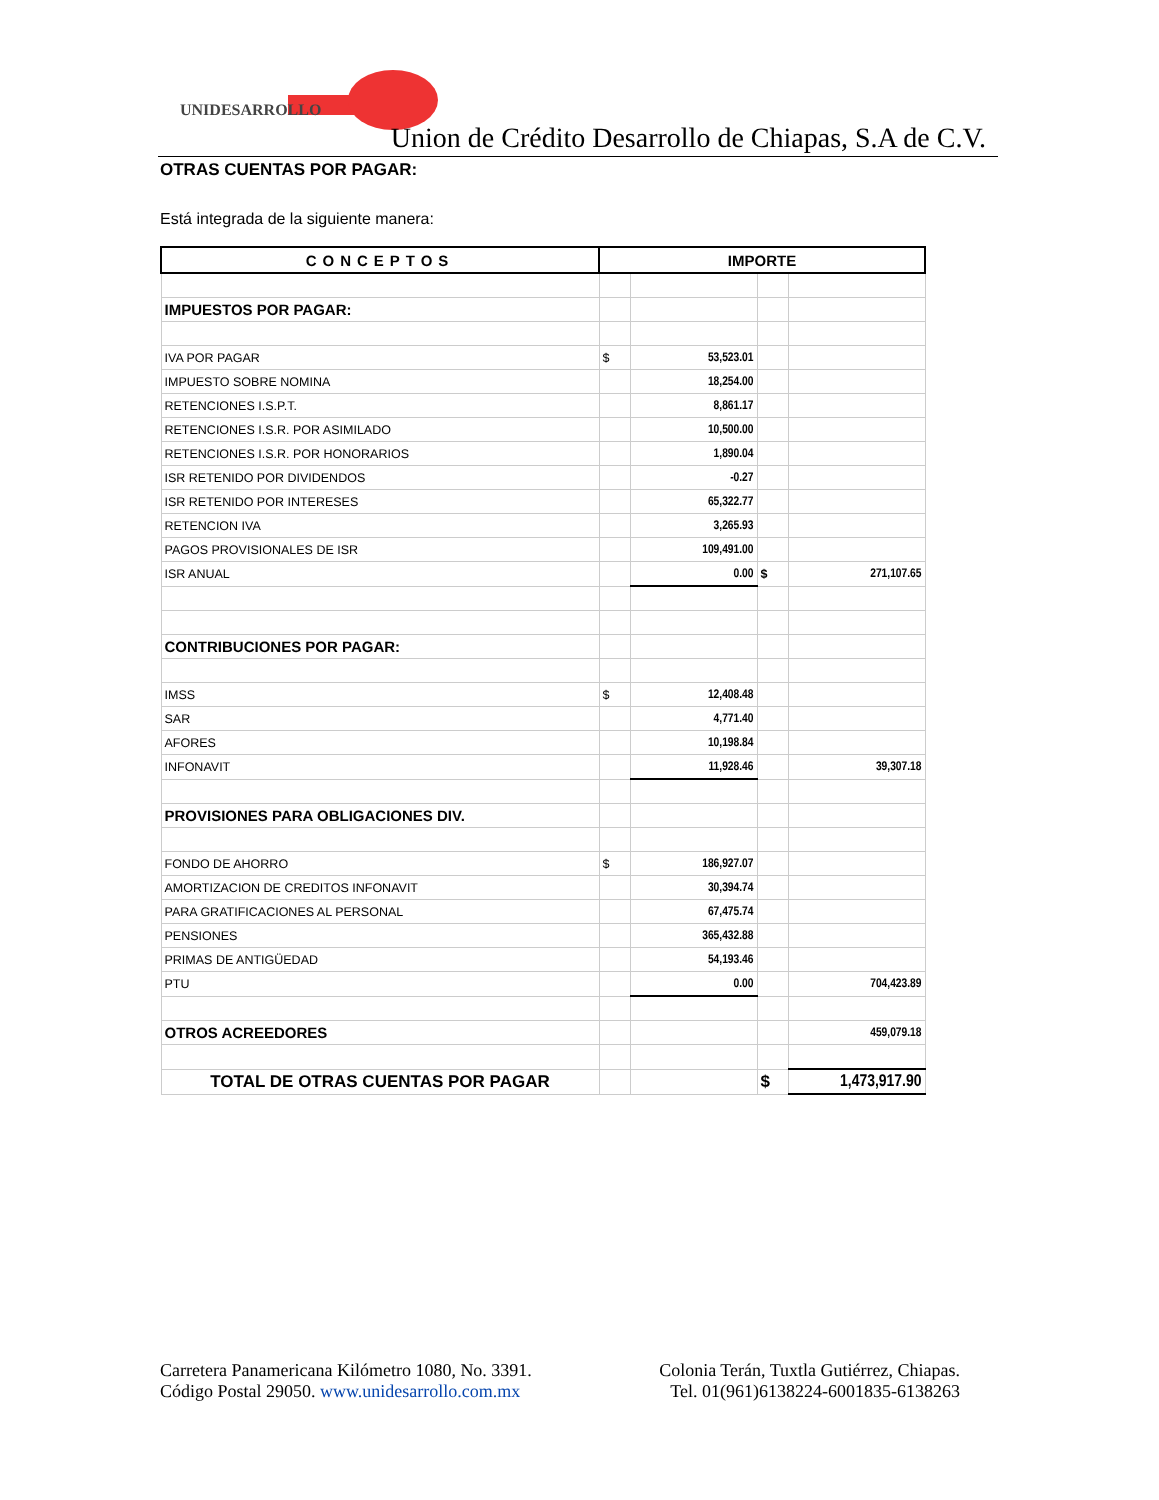UNIDESARROLLO
Union de Crédito Desarrollo de Chiapas, S.A de C.V.
OTRAS CUENTAS POR PAGAR:
Está integrada de la siguiente manera:
| CONCEPTOS | IMPORTE | | | |
| --- | --- | --- | --- | --- |
| IMPUESTOS POR PAGAR: | | | | |
| IVA POR PAGAR | $ | 53,523.01 | | |
| IMPUESTO SOBRE NOMINA | | 18,254.00 | | |
| RETENCIONES I.S.P.T. | | 8,861.17 | | |
| RETENCIONES I.S.R. POR ASIMILADO | | 10,500.00 | | |
| RETENCIONES I.S.R. POR HONORARIOS | | 1,890.04 | | |
| ISR RETENIDO POR DIVIDENDOS | | -0.27 | | |
| ISR RETENIDO POR INTERESES | | 65,322.77 | | |
| RETENCION IVA | | 3,265.93 | | |
| PAGOS PROVISIONALES DE ISR | | 109,491.00 | | |
| ISR ANUAL | | 0.00 | $ | 271,107.65 |
| CONTRIBUCIONES POR PAGAR: | | | | |
| IMSS | $ | 12,408.48 | | |
| SAR | | 4,771.40 | | |
| AFORES | | 10,198.84 | | |
| INFONAVIT | | 11,928.46 | | 39,307.18 |
| PROVISIONES PARA OBLIGACIONES DIV. | | | | |
| FONDO DE AHORRO | $ | 186,927.07 | | |
| AMORTIZACION DE CREDITOS INFONAVIT | | 30,394.74 | | |
| PARA GRATIFICACIONES AL PERSONAL | | 67,475.74 | | |
| PENSIONES | | 365,432.88 | | |
| PRIMAS DE ANTIGÜEDAD | | 54,193.46 | | |
| PTU | | 0.00 | | 704,423.89 |
| OTROS ACREEDORES | | | | 459,079.18 |
| TOTAL DE OTRAS CUENTAS POR PAGAR | | | $ | 1,473,917.90 |
Carretera Panamericana Kilómetro 1080, No. 3391.
Código Postal 29050. www.unidesarrollo.com.mx
Colonia Terán, Tuxtla Gutiérrez, Chiapas.
Tel. 01(961)6138224-6001835-6138263